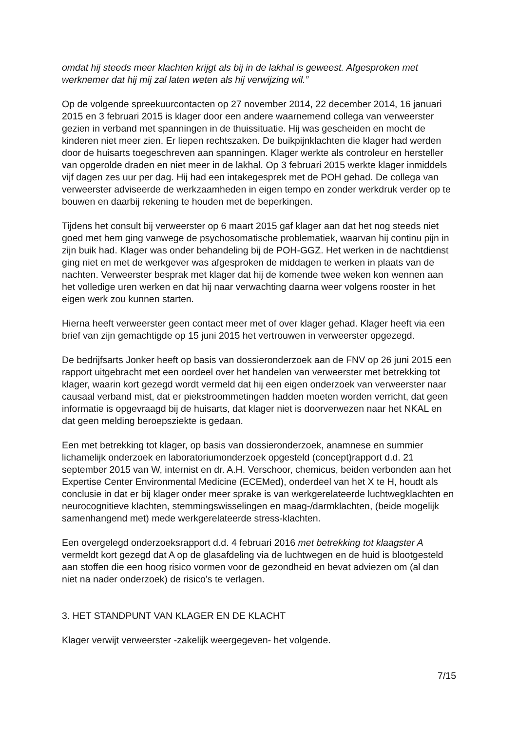omdat hij steeds meer klachten krijgt als bij in de lakhal is geweest. Afgesproken met werknemer dat hij mij zal laten weten als hij verwijzing wil.”
Op de volgende spreekuurcontacten op 27 november 2014, 22 december 2014, 16 januari 2015 en 3 februari 2015 is klager door een andere waarnemend collega van verweerster gezien in verband met spanningen in de thuissituatie. Hij was gescheiden en mocht de kinderen niet meer zien. Er liepen rechtszaken. De buikpijnklachten die klager had werden door de huisarts toegeschreven aan spanningen. Klager werkte als controleur en hersteller van opgerolde draden en niet meer in de lakhal. Op 3 februari 2015 werkte klager inmiddels vijf dagen zes uur per dag. Hij had een intakegesprek met de POH gehad. De collega van verweerster adviseerde de werkzaamheden in eigen tempo en zonder werkdruk verder op te bouwen en daarbij rekening te houden met de beperkingen.
Tijdens het consult bij verweerster op 6 maart 2015 gaf klager aan dat het nog steeds niet goed met hem ging vanwege de psychosomatische problematiek, waarvan hij continu pijn in zijn buik had. Klager was onder behandeling bij de POH-GGZ. Het werken in de nachtdienst ging niet en met de werkgever was afgesproken de middagen te werken in plaats van de nachten. Verweerster besprak met klager dat hij de komende twee weken kon wennen aan het volledige uren werken en dat hij naar verwachting daarna weer volgens rooster in het eigen werk zou kunnen starten.
Hierna heeft verweerster geen contact meer met of over klager gehad. Klager heeft via een brief van zijn gemachtigde op 15 juni 2015 het vertrouwen in verweerster opgezegd.
De bedrijfsarts Jonker heeft op basis van dossieronderzoek aan de FNV op 26 juni 2015 een rapport uitgebracht met een oordeel over het handelen van verweerster met betrekking tot klager, waarin kort gezegd wordt vermeld dat hij een eigen onderzoek van verweerster naar causaal verband mist, dat er piekstroommetingen hadden moeten worden verricht, dat geen informatie is opgevraagd bij de huisarts, dat klager niet is doorverwezen naar het NKAL en dat geen melding beroepsziekte is gedaan.
Een met betrekking tot klager, op basis van dossieronderzoek, anamnese en summier lichamelijk onderzoek en laboratoriumonderzoek opgesteld (concept)rapport d.d. 21 september 2015 van W, internist en dr. A.H. Verschoor, chemicus, beiden verbonden aan het Expertise Center Environmental Medicine (ECEMed), onderdeel van het X te H, houdt als conclusie in dat er bij klager onder meer sprake is van werkgerelateerde luchtwegklachten en neurocognitieve klachten, stemmingswisselingen en maag-/darmklachten, (beide mogelijk samenhangend met) mede werkgerelateerde stress-klachten.
Een overgelegd onderzoeksrapport d.d. 4 februari 2016 met betrekking tot klaagster A vermeldt kort gezegd dat A op de glasafdeling via de luchtwegen en de huid is blootgesteld aan stoffen die een hoog risico vormen voor de gezondheid en bevat adviezen om (al dan niet na nader onderzoek) de risico’s te verlagen.
3. HET STANDPUNT VAN KLAGER EN DE KLACHT
Klager verwijt verweerster -zakelijk weergegeven- het volgende.
7/15